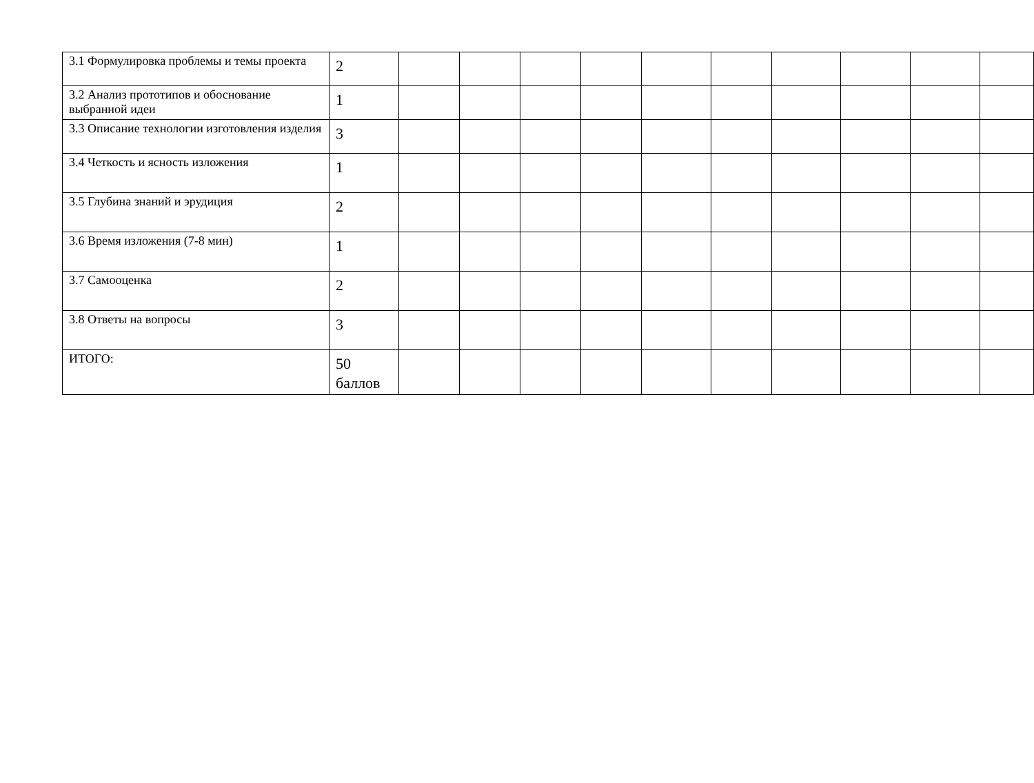| 3.1 Формулировка проблемы и темы проекта | 2 | | | | | | | | | | |
| 3.2 Анализ прототипов и обоснование выбранной идеи | 1 | | | | | | | | | | |
| 3.3 Описание технологии изготовления изделия | 3 | | | | | | | | | | |
| 3.4 Четкость и ясность изложения | 1 | | | | | | | | | | |
| 3.5 Глубина знаний и эрудиция | 2 | | | | | | | | | | |
| 3.6 Время изложения (7-8 мин) | 1 | | | | | | | | | | |
| 3.7 Самооценка | 2 | | | | | | | | | | |
| 3.8 Ответы на вопросы | 3 | | | | | | | | | | |
| ИТОГО: | 50 баллов | | | | | | | | | | |